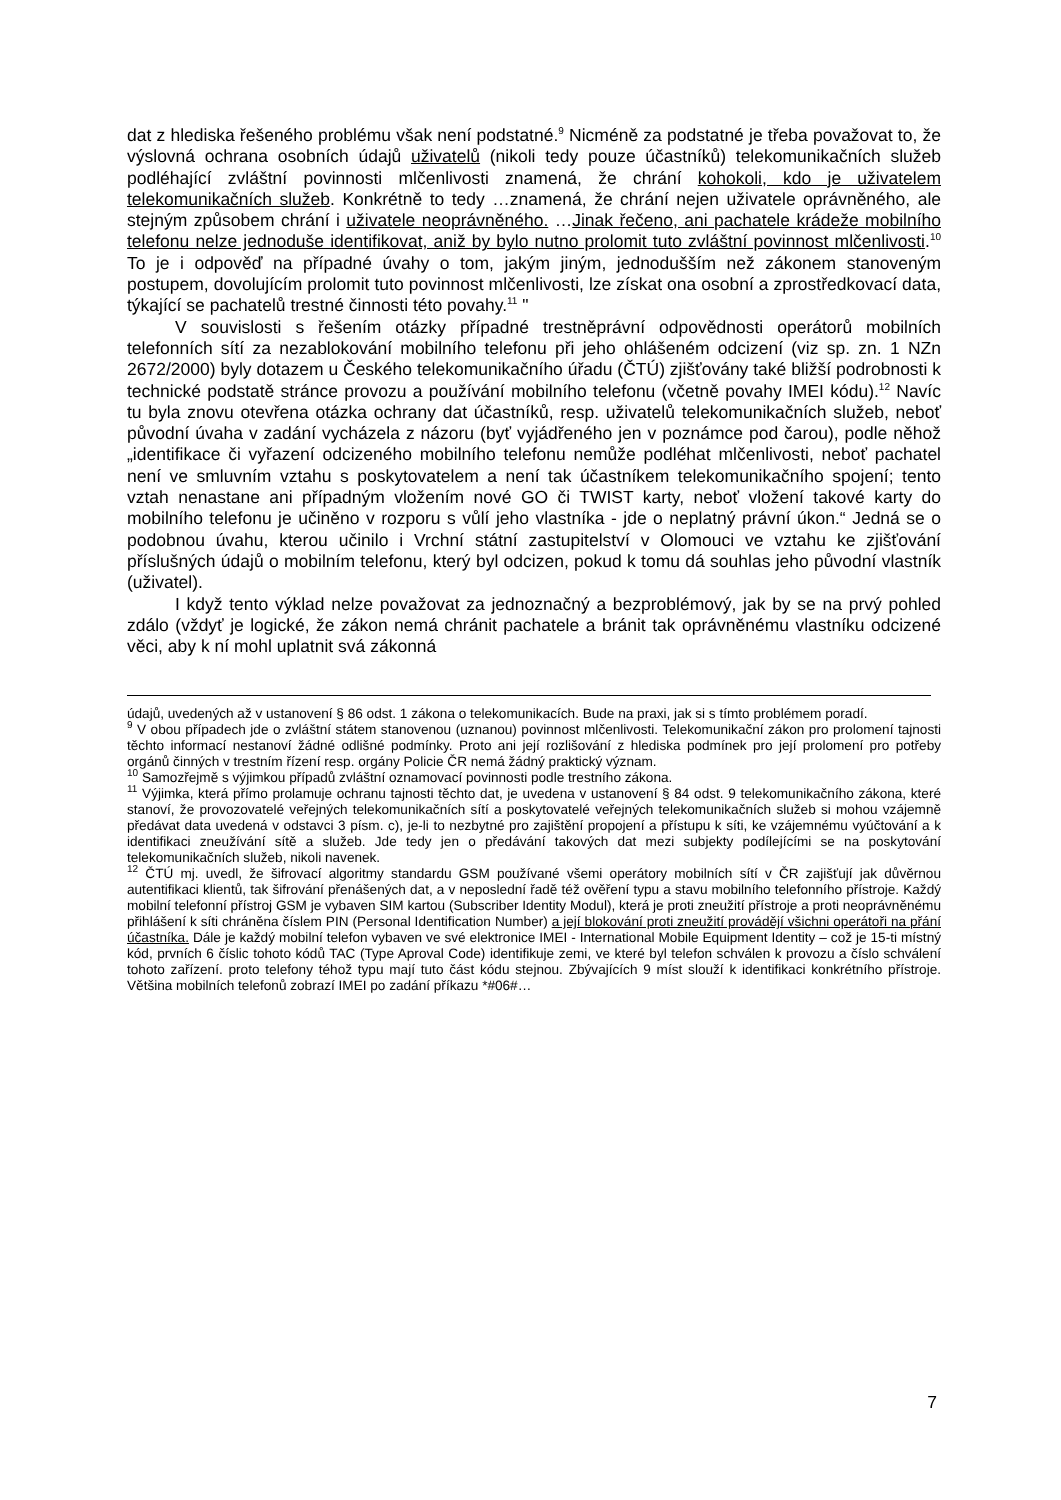dat z hlediska řešeného problému však není podstatné.<sup>9</sup> Nicméně za podstatné je třeba považovat to, že výslovná ochrana osobních údajů uživatelů (nikoli tedy pouze účastníků) telekomunikačních služeb podléhající zvláštní povinnosti mlčenlivosti znamená, že chrání kohokoli, kdo je uživatelem telekomunikačních služeb. Konkrétně to tedy …znamená, že chrání nejen uživatele oprávněného, ale stejným způsobem chrání i uživatele neoprávněného. …Jinak řečeno, ani pachatele krádeže mobilního telefonu nelze jednoduše identifikovat, aniž by bylo nutno prolomit tuto zvláštní povinnost mlčenlivosti.<sup>10</sup> To je i odpověď na případné úvahy o tom, jakým jiným, jednodušším než zákonem stanoveným postupem, dovolujícím prolomit tuto povinnost mlčenlivosti, lze získat ona osobní a zprostředkovací data, týkající se pachatelů trestné činnosti této povahy.<sup>11</sup> "
V souvislosti s řešením otázky případné trestněprávní odpovědnosti operátorů mobilních telefonních sítí za nezablokování mobilního telefonu při jeho ohlášeném odcizení (viz sp. zn. 1 NZn 2672/2000) byly dotazem u Českého telekomunikačního úřadu (ČTÚ) zjišťovány také bližší podrobnosti k technické podstatě stránce provozu a používání mobilního telefonu (včetně povahy IMEI kódu).<sup>12</sup> Navíc tu byla znovu otevřena otázka ochrany dat účastníků, resp. uživatelů telekomunikačních služeb, neboť původní úvaha v zadání vycházela z názoru (byť vyjádřeného jen v poznámce pod čarou), podle něhož „identifikace či vyřazení odcizeného mobilního telefonu nemůže podléhat mlčenlivosti, neboť pachatel není ve smluvním vztahu s poskytovatelem a není tak účastníkem telekomunikačního spojení; tento vztah nenastane ani případným vložením nové GO či TWIST karty, neboť vložení takové karty do mobilního telefonu je učiněno v rozporu s vůlí jeho vlastníka - jde o neplatný právní úkon.“ Jedná se o podobnou úvahu, kterou učinilo i Vrchní státní zastupitelství v Olomouci ve vztahu ke zjišťování příslušných údajů o mobilním telefonu, který byl odcizen, pokud k tomu dá souhlas jeho původní vlastník (uživatel).
I když tento výklad nelze považovat za jednoznačný a bezproblémový, jak by se na prvý pohled zdálo (vždyť je logické, že zákon nemá chránit pachatele a bránit tak oprávněnému vlastníku odcizené věci, aby k ní mohl uplatnit svá zákonná
údajů, uvedených až v ustanovení § 86 odst. 1 zákona o telekomunikacích. Bude na praxi, jak si s tímto problémem poradí.
<sup>9</sup> V obou případech jde o zvláštní státem stanovenou (uznanou) povinnost mlčenlivosti. Telekomunikační zákon pro prolomení tajnosti těchto informací nestanoví žádné odlišné podmínky. Proto ani její rozlišování z hlediska podmínek pro její prolomení pro potřeby orgánů činných v trestním řízení resp. orgány Policie ČR nemá žádný praktický význam.
<sup>10</sup> Samozřejmě s výjimkou případů zvláštní oznamovací povinnosti podle trestního zákona.
<sup>11</sup> Výjimka, která přímo prolamuje ochranu tajnosti těchto dat, je uvedena v ustanovení § 84 odst. 9 telekomunikačního zákona, které stanoví, že provozovatelé veřejných telekomunikačních sítí a poskytovatelé veřejných telekomunikačních služeb si mohou vzájemně předávat data uvedená v odstavci 3 písm. c), je-li to nezbytné pro zajištění propojení a přístupu k síti, ke vzájemnému vyúčtování a k identifikaci zneužívání sítě a služeb. Jde tedy jen o předávání takových dat mezi subjekty podílejícími se na poskytování telekomunikačních služeb, nikoli navenek.
<sup>12</sup> ČTÚ mj. uvedl, že šifrovací algoritmy standardu GSM používané všemi operátory mobilních sítí v ČR zajišťují jak důvěrnou autentifikaci klientů, tak šifrování přenášených dat, a v neposlední řadě též ověření typu a stavu mobilního telefonního přístroje. Každý mobilní telefonní přístroj GSM je vybaven SIM kartou (Subscriber Identity Modul), která je proti zneužití přístroje a proti neoprávněnému přihlášení k síti chráněna číslem PIN (Personal Identification Number) a její blokování proti zneužití provádějí všichni operátoři na přání účastníka. Dále je každý mobilní telefon vybaven ve své elektronice IMEI - International Mobile Equipment Identity – což je 15-ti místný kód, prvních 6 číslic tohoto kódů TAC (Type Aproval Code) identifikuje zemi, ve které byl telefon schválen k provozu a číslo schválení tohoto zařízení. proto telefony téhož typu mají tuto část kódu stejnou. Zbývajících 9 míst slouží k identifikaci konkrétního přístroje. Většina mobilních telefonů zobrazí IMEI po zadání příkazu *#06#…
7